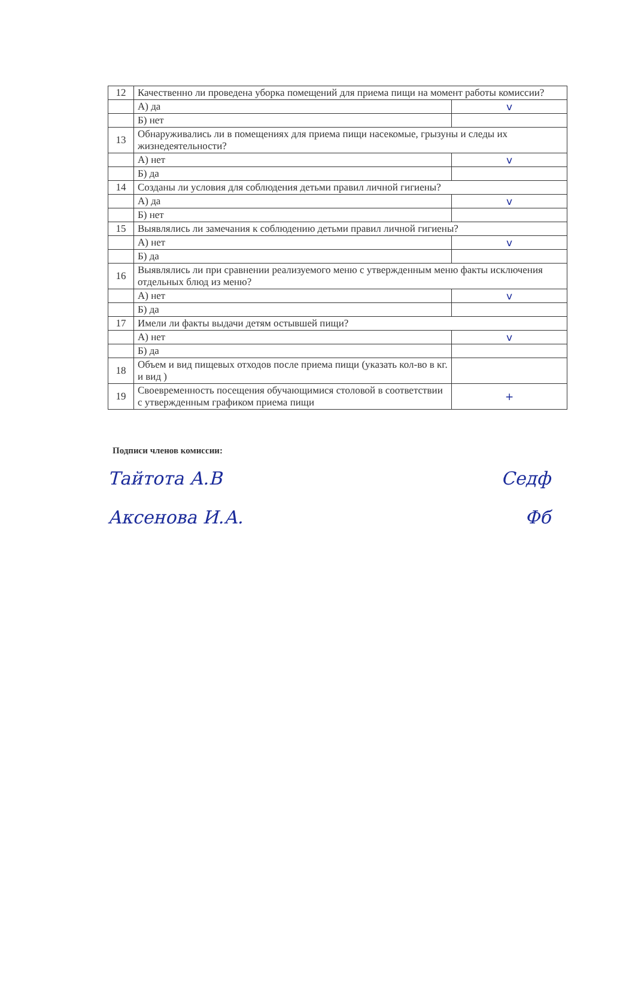| 12 | Качественно ли проведена уборка помещений для приема пищи на момент работы комиссии? | |
| | А) да | v |
| | Б) нет | |
| 13 | Обнаруживались ли в помещениях для приема пищи насекомые, грызуны и следы их жизнедеятельности? | |
| | А) нет | v |
| | Б) да | |
| 14 | Созданы ли условия для соблюдения детьми правил личной гигиены? | |
| | А) да | v |
| | Б) нет | |
| 15 | Выявлялись ли замечания к соблюдению детьми правил личной гигиены? | |
| | А) нет | v |
| | Б) да | |
| 16 | Выявлялись ли при сравнении реализуемого меню с утвержденным меню факты исключения отдельных блюд из меню? | |
| | А) нет | v |
| | Б) да | |
| 17 | Имели ли факты выдачи детям остывшей пищи? | |
| | А) нет | v |
| | Б) да | |
| 18 | Объем и вид пищевых отходов после приема пищи (указать кол-во в кг. и вид ) | |
| 19 | Своевременность посещения обучающимися столовой в соответствии с утвержденным графиком приема пищи | + |
Подписи членов комиссии:
Тайтота А.В Cедф
Аксенова И.А. Фб